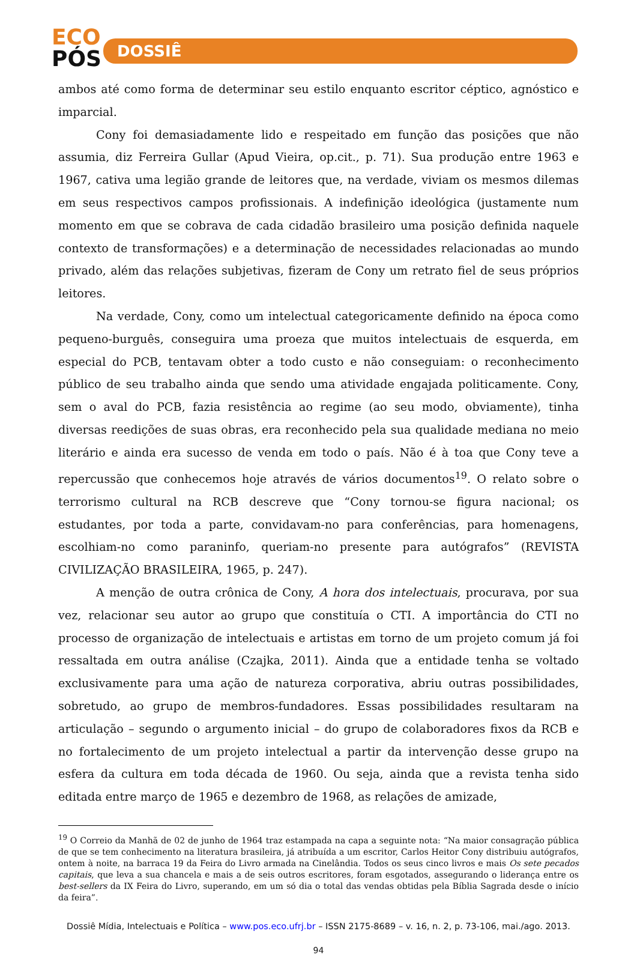ECO
PÓS
DOSSIÊ
ambos até como forma de determinar seu estilo enquanto escritor céptico, agnóstico e imparcial.
Cony foi demasiadamente lido e respeitado em função das posições que não assumia, diz Ferreira Gullar (Apud Vieira, op.cit., p. 71). Sua produção entre 1963 e 1967, cativa uma legião grande de leitores que, na verdade, viviam os mesmos dilemas em seus respectivos campos profissionais. A indefinição ideológica (justamente num momento em que se cobrava de cada cidadão brasileiro uma posição definida naquele contexto de transformações) e a determinação de necessidades relacionadas ao mundo privado, além das relações subjetivas, fizeram de Cony um retrato fiel de seus próprios leitores.
Na verdade, Cony, como um intelectual categoricamente definido na época como pequeno-burguês, conseguira uma proeza que muitos intelectuais de esquerda, em especial do PCB, tentavam obter a todo custo e não conseguiam: o reconhecimento público de seu trabalho ainda que sendo uma atividade engajada politicamente. Cony, sem o aval do PCB, fazia resistência ao regime (ao seu modo, obviamente), tinha diversas reedições de suas obras, era reconhecido pela sua qualidade mediana no meio literário e ainda era sucesso de venda em todo o país. Não é à toa que Cony teve a repercussão que conhecemos hoje através de vários documentos<sup>19</sup>. O relato sobre o terrorismo cultural na RCB descreve que “Cony tornou-se figura nacional; os estudantes, por toda a parte, convidavam-no para conferências, para homenagens, escolhiam-no como paraninfo, queriam-no presente para autógrafos” (REVISTA CIVILIZAÇÃO BRASILEIRA, 1965, p. 247).
A menção de outra crônica de Cony, A hora dos intelectuais, procurava, por sua vez, relacionar seu autor ao grupo que constituía o CTI. A importância do CTI no processo de organização de intelectuais e artistas em torno de um projeto comum já foi ressaltada em outra análise (Czajka, 2011). Ainda que a entidade tenha se voltado exclusivamente para uma ação de natureza corporativa, abriu outras possibilidades, sobretudo, ao grupo de membros-fundadores. Essas possibilidades resultaram na articulação – segundo o argumento inicial – do grupo de colaboradores fixos da RCB e no fortalecimento de um projeto intelectual a partir da intervenção desse grupo na esfera da cultura em toda década de 1960. Ou seja, ainda que a revista tenha sido editada entre março de 1965 e dezembro de 1968, as relações de amizade,
<sup>19</sup> O Correio da Manhã de 02 de junho de 1964 traz estampada na capa a seguinte nota: “Na maior consagração pública de que se tem conhecimento na literatura brasileira, já atribuída a um escritor, Carlos Heitor Cony distribuiu autógrafos, ontem à noite, na barraca 19 da Feira do Livro armada na Cinelândia. Todos os seus cinco livros e mais Os sete pecados capitais, que leva a sua chancela e mais a de seis outros escritores, foram esgotados, assegurando o liderança entre os best-sellers da IX Feira do Livro, superando, em um só dia o total das vendas obtidas pela Bíblia Sagrada desde o início da feira”.
Dossiê Mídia, Intelectuais e Política – www.pos.eco.ufrj.br – ISSN 2175-8689 – v. 16, n. 2, p. 73-106, mai./ago. 2013.
94